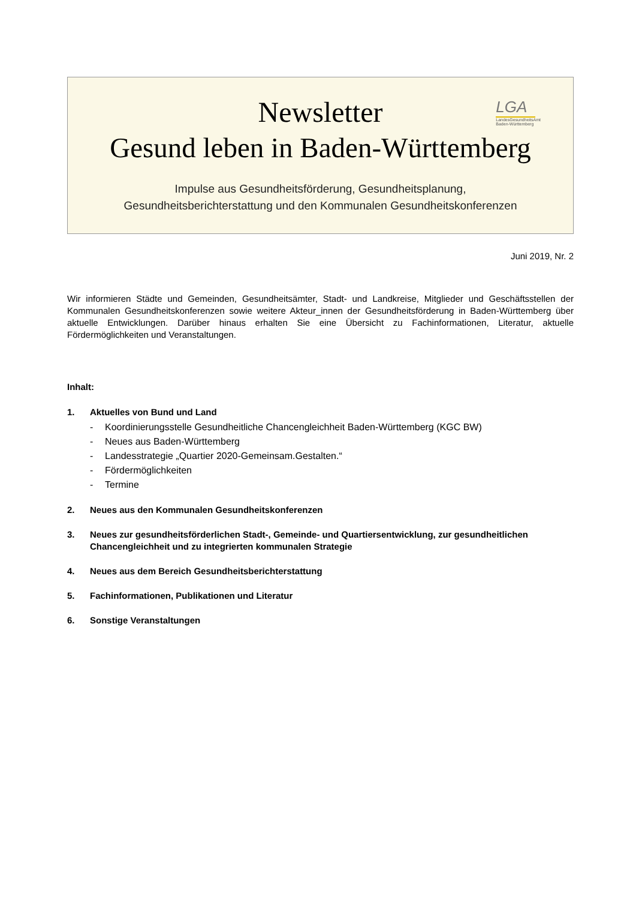LGA
LandesGesundheitsAmt
Baden-Württemberg
Newsletter
Gesund leben in Baden-Württemberg
Impulse aus Gesundheitsförderung, Gesundheitsplanung,
Gesundheitsberichterstattung und den Kommunalen Gesundheitskonferenzen
Juni 2019, Nr. 2
Wir informieren Städte und Gemeinden, Gesundheitsämter, Stadt- und Landkreise, Mitglieder und Geschäftsstellen der Kommunalen Gesundheitskonferenzen sowie weitere Akteur_innen der Gesundheitsförderung in Baden-Württemberg über aktuelle Entwicklungen. Darüber hinaus erhalten Sie eine Übersicht zu Fachinformationen, Literatur, aktuelle Fördermöglichkeiten und Veranstaltungen.
Inhalt:
1. Aktuelles von Bund und Land
- Koordinierungsstelle Gesundheitliche Chancengleichheit Baden-Württemberg (KGC BW)
- Neues aus Baden-Württemberg
- Landesstrategie „Quartier 2020-Gemeinsam.Gestalten.“
- Fördermöglichkeiten
- Termine
2. Neues aus den Kommunalen Gesundheitskonferenzen
3. Neues zur gesundheitsförderlichen Stadt-, Gemeinde- und Quartiersentwicklung, zur gesundheitlichen Chancengleichheit und zu integrierten kommunalen Strategie
4. Neues aus dem Bereich Gesundheitsberichterstattung
5. Fachinformationen, Publikationen und Literatur
6. Sonstige Veranstaltungen